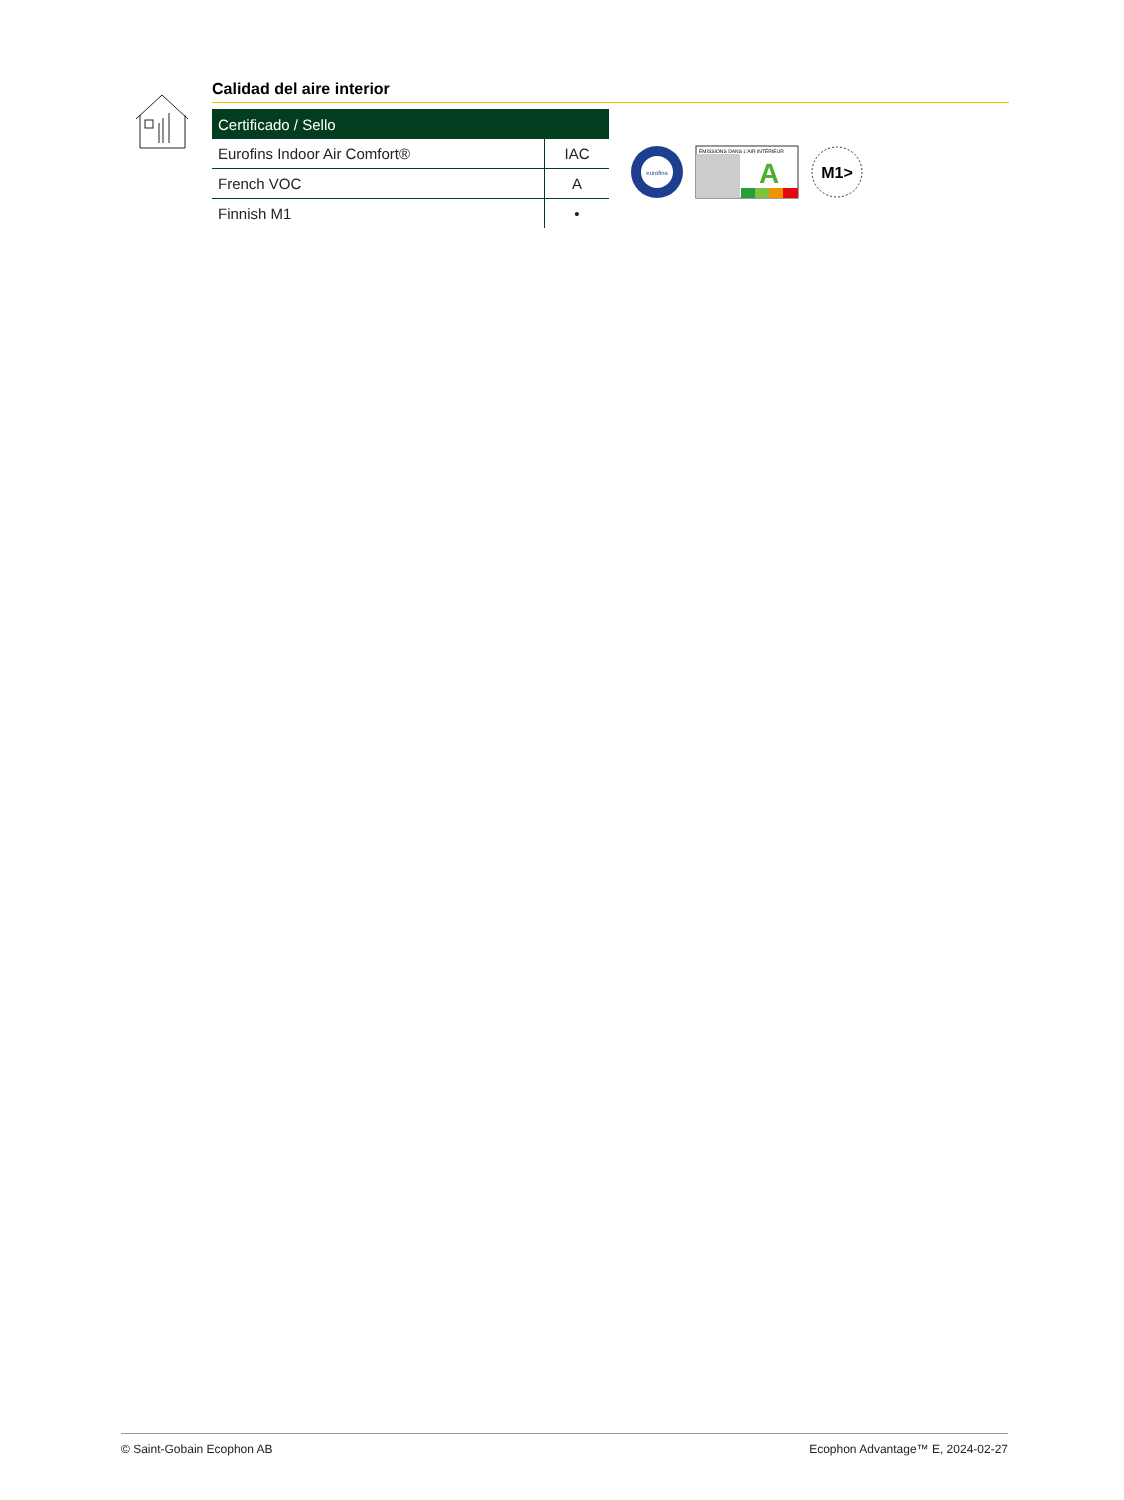Calidad del aire interior
| Certificado / Sello | |
| --- | --- |
| Eurofins Indoor Air Comfort® | IAC |
| French VOC | A |
| Finnish M1 | • |
eurofins
ÉMISSIONS DANS L'AIR INTÉRIEUR
A
M1>
© Saint-Gobain Ecophon AB Ecophon Advantage™ E, 2024-02-27